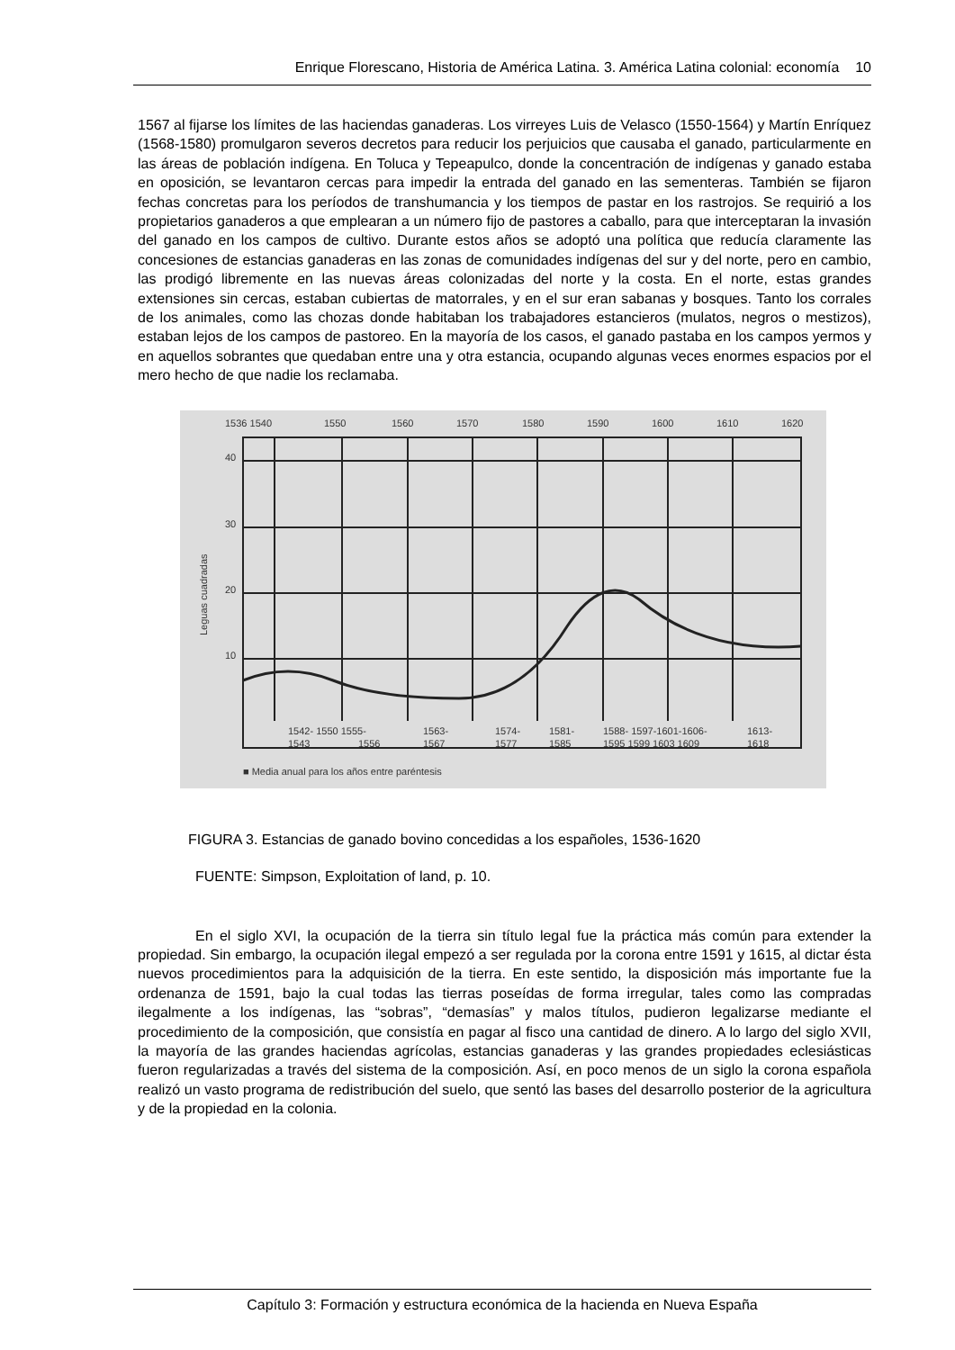Enrique Florescano, Historia de América Latina. 3. América Latina colonial: economía 10
1567 al fijarse los límites de las haciendas ganaderas. Los virreyes Luis de Velasco (1550-1564) y Martín Enríquez (1568-1580) promulgaron severos decretos para reducir los perjuicios que causaba el ganado, particularmente en las áreas de población indígena. En Toluca y Tepeapulco, donde la concentración de indígenas y ganado estaba en oposición, se levantaron cercas para impedir la entrada del ganado en las sementeras. También se fijaron fechas concretas para los períodos de transhumancia y los tiempos de pastar en los rastrojos. Se requirió a los propietarios ganaderos a que emplearan a un número fijo de pastores a caballo, para que interceptaran la invasión del ganado en los campos de cultivo. Durante estos años se adoptó una política que reducía claramente las concesiones de estancias ganaderas en las zonas de comunidades indígenas del sur y del norte, pero en cambio, las prodigó libremente en las nuevas áreas colonizadas del norte y la costa. En el norte, estas grandes extensiones sin cercas, estaban cubiertas de matorrales, y en el sur eran sabanas y bosques. Tanto los corrales de los animales, como las chozas donde habitaban los trabajadores estancieros (mulatos, negros o mestizos), estaban lejos de los campos de pastoreo. En la mayoría de los casos, el ganado pastaba en los campos yermos y en aquellos sobrantes que quedaban entre una y otra estancia, ocupando algunas veces enormes espacios por el mero hecho de que nadie los reclamaba.
1536 1540
1550
1560
1570
1580
1590
1600
1610
1620
40
30
20
10
Leguas cuadradas
1542- 1550 1555-
1563-
1574-
1581-
1588- 1597-1601-1606-
1613-
1543
1556
1567
1577
1585
1595 1599 1603 1609
1618
■ Media anual para los años entre paréntesis
FIGURA 3. Estancias de ganado bovino concedidas a los españoles, 1536-1620
FUENTE: Simpson, Exploitation of land, p. 10.
En el siglo XVI, la ocupación de la tierra sin título legal fue la práctica más común para extender la propiedad. Sin embargo, la ocupación ilegal empezó a ser regulada por la corona entre 1591 y 1615, al dictar ésta nuevos procedimientos para la adquisición de la tierra. En este sentido, la disposición más importante fue la ordenanza de 1591, bajo la cual todas las tierras poseídas de forma irregular, tales como las compradas ilegalmente a los indígenas, las “sobras”, “demasías” y malos títulos, pudieron legalizarse mediante el procedimiento de la composición, que consistía en pagar al fisco una cantidad de dinero. A lo largo del siglo XVII, la mayoría de las grandes haciendas agrícolas, estancias ganaderas y las grandes propiedades eclesiásticas fueron regularizadas a través del sistema de la composición. Así, en poco menos de un siglo la corona española realizó un vasto programa de redistribución del suelo, que sentó las bases del desarrollo posterior de la agricultura y de la propiedad en la colonia.
Capítulo 3: Formación y estructura económica de la hacienda en Nueva España